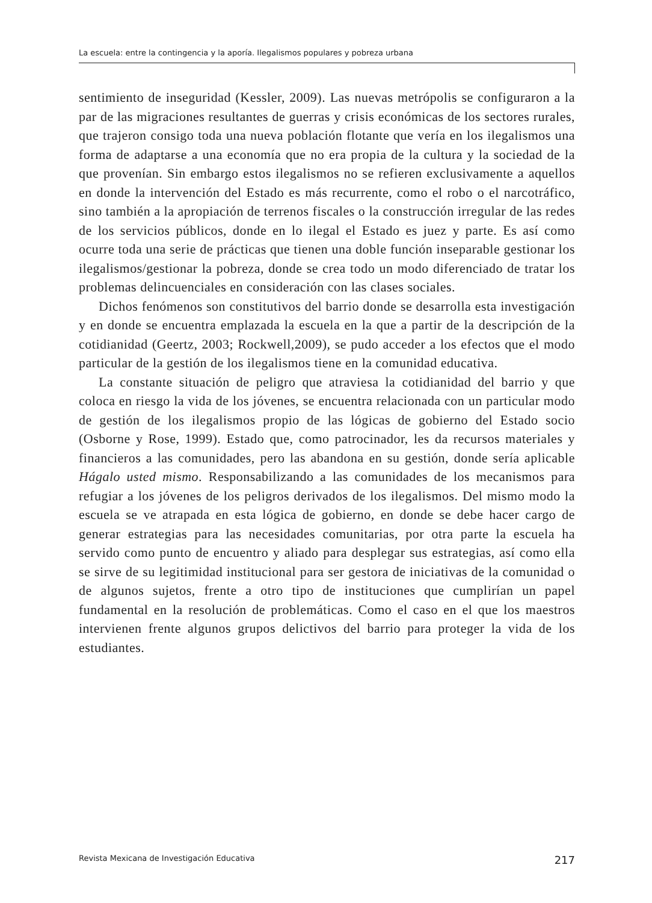La escuela: entre la contingencia y la aporía. Ilegalismos populares y pobreza urbana
sentimiento de inseguridad (Kessler, 2009). Las nuevas metrópolis se configuraron a la par de las migraciones resultantes de guerras y crisis económicas de los sectores rurales, que trajeron consigo toda una nueva población flotante que vería en los ilegalismos una forma de adaptarse a una economía que no era propia de la cultura y la sociedad de la que provenían. Sin embargo estos ilegalismos no se refieren exclusivamente a aquellos en donde la intervención del Estado es más recurrente, como el robo o el narcotráfico, sino también a la apropiación de terrenos fiscales o la construcción irregular de las redes de los servicios públicos, donde en lo ilegal el Estado es juez y parte. Es así como ocurre toda una serie de prácticas que tienen una doble función inseparable gestionar los ilegalismos/gestionar la pobreza, donde se crea todo un modo diferenciado de tratar los problemas delincuenciales en consideración con las clases sociales.
Dichos fenómenos son constitutivos del barrio donde se desarrolla esta investigación y en donde se encuentra emplazada la escuela en la que a partir de la descripción de la cotidianidad (Geertz, 2003; Rockwell,2009), se pudo acceder a los efectos que el modo particular de la gestión de los ilegalismos tiene en la comunidad educativa.
La constante situación de peligro que atraviesa la cotidianidad del barrio y que coloca en riesgo la vida de los jóvenes, se encuentra relacionada con un particular modo de gestión de los ilegalismos propio de las lógicas de gobierno del Estado socio (Osborne y Rose, 1999). Estado que, como patrocinador, les da recursos materiales y financieros a las comunidades, pero las abandona en su gestión, donde sería aplicable Hágalo usted mismo. Responsabilizando a las comunidades de los mecanismos para refugiar a los jóvenes de los peligros derivados de los ilegalismos. Del mismo modo la escuela se ve atrapada en esta lógica de gobierno, en donde se debe hacer cargo de generar estrategias para las necesidades comunitarias, por otra parte la escuela ha servido como punto de encuentro y aliado para desplegar sus estrategias, así como ella se sirve de su legitimidad institucional para ser gestora de iniciativas de la comunidad o de algunos sujetos, frente a otro tipo de instituciones que cumplirían un papel fundamental en la resolución de problemáticas. Como el caso en el que los maestros intervienen frente algunos grupos delictivos del barrio para proteger la vida de los estudiantes.
Revista Mexicana de Investigación Educativa 217